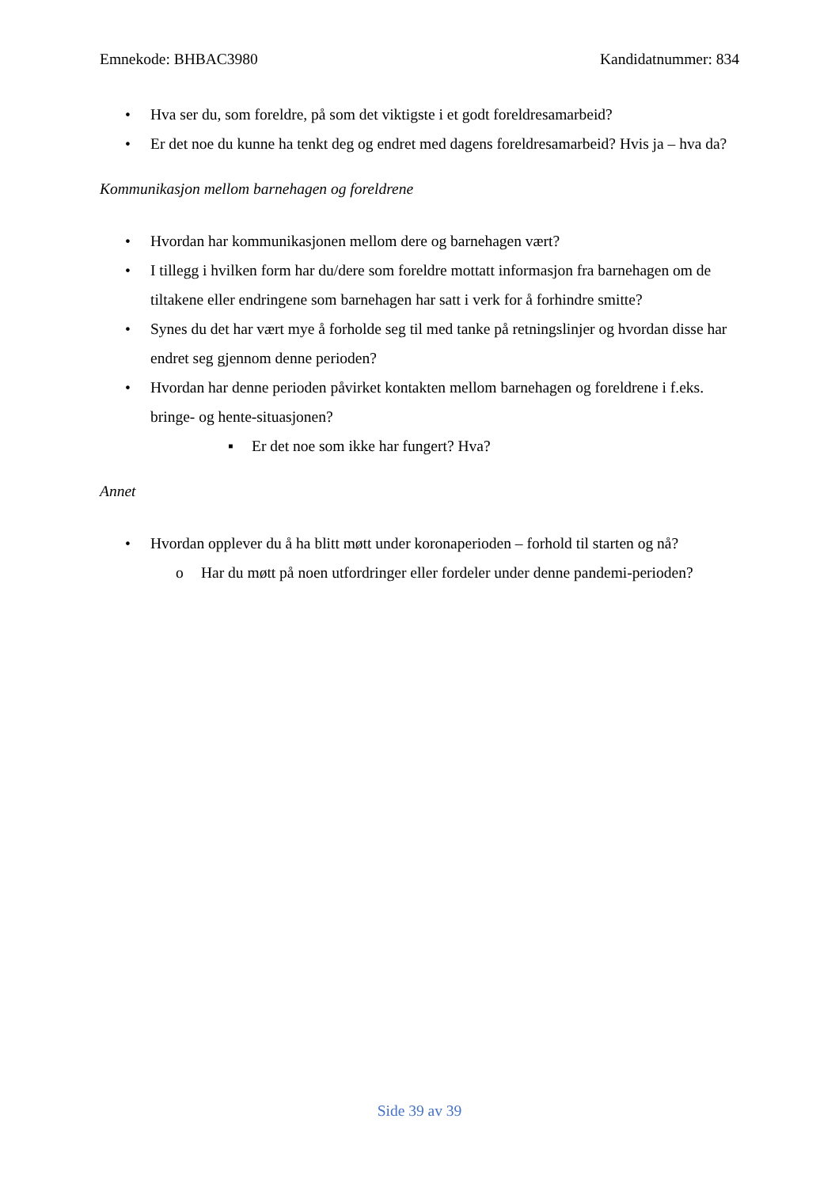Emnekode: BHBAC3980 Kandidatnummer: 834
• Hva ser du, som foreldre, på som det viktigste i et godt foreldresamarbeid?
• Er det noe du kunne ha tenkt deg og endret med dagens foreldresamarbeid? Hvis ja – hva da?
Kommunikasjon mellom barnehagen og foreldrene
• Hvordan har kommunikasjonen mellom dere og barnehagen vært?
• I tillegg i hvilken form har du/dere som foreldre mottatt informasjon fra barnehagen om de tiltakene eller endringene som barnehagen har satt i verk for å forhindre smitte?
• Synes du det har vært mye å forholde seg til med tanke på retningslinjer og hvordan disse har endret seg gjennom denne perioden?
• Hvordan har denne perioden påvirket kontakten mellom barnehagen og foreldrene i f.eks. bringe- og hente-situasjonen?
▪ Er det noe som ikke har fungert? Hva?
Annet
• Hvordan opplever du å ha blitt møtt under koronaperioden – forhold til starten og nå?
o Har du møtt på noen utfordringer eller fordeler under denne pandemi-perioden?
Side 39 av 39